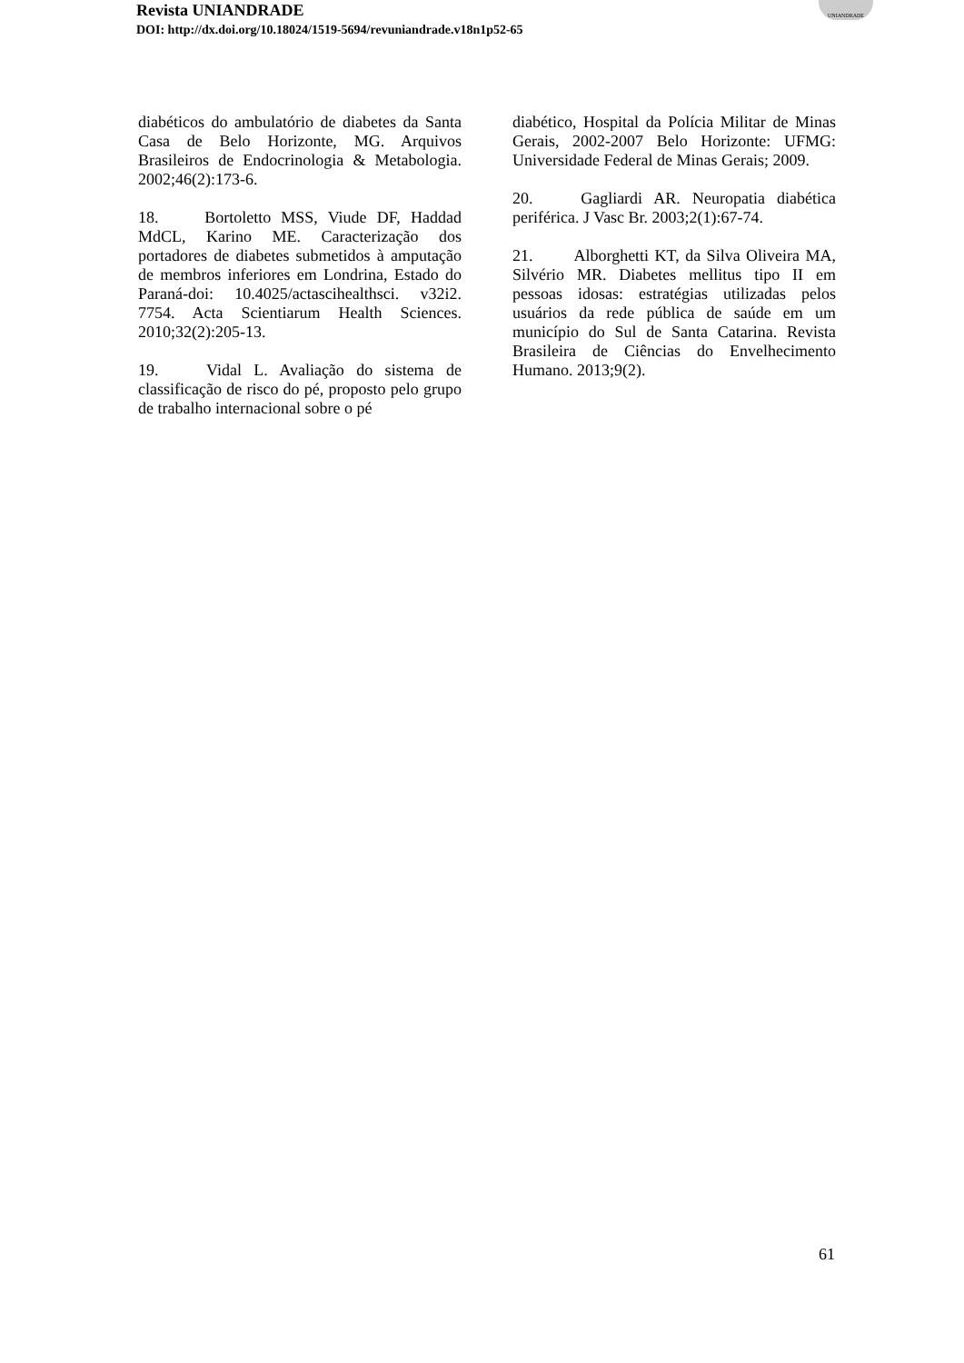Revista UNIANDRADE
DOI: http://dx.doi.org/10.18024/1519-5694/revuniandrade.v18n1p52-65
UNIANDRADE
diabéticos do ambulatório de diabetes da Santa Casa de Belo Horizonte, MG. Arquivos Brasileiros de Endocrinologia & Metabologia. 2002;46(2):173-6.
18. Bortoletto MSS, Viude DF, Haddad MdCL, Karino ME. Caracterização dos portadores de diabetes submetidos à amputação de membros inferiores em Londrina, Estado do Paraná-doi: 10.4025/actascihealthsci. v32i2. 7754. Acta Scientiarum Health Sciences. 2010;32(2):205-13.
19. Vidal L. Avaliação do sistema de classificação de risco do pé, proposto pelo grupo de trabalho internacional sobre o pé
diabético, Hospital da Polícia Militar de Minas Gerais, 2002-2007 Belo Horizonte: UFMG: Universidade Federal de Minas Gerais; 2009.
20. Gagliardi AR. Neuropatia diabética periférica. J Vasc Br. 2003;2(1):67-74.
21. Alborghetti KT, da Silva Oliveira MA, Silvério MR. Diabetes mellitus tipo II em pessoas idosas: estratégias utilizadas pelos usuários da rede pública de saúde em um município do Sul de Santa Catarina. Revista Brasileira de Ciências do Envelhecimento Humano. 2013;9(2).
61